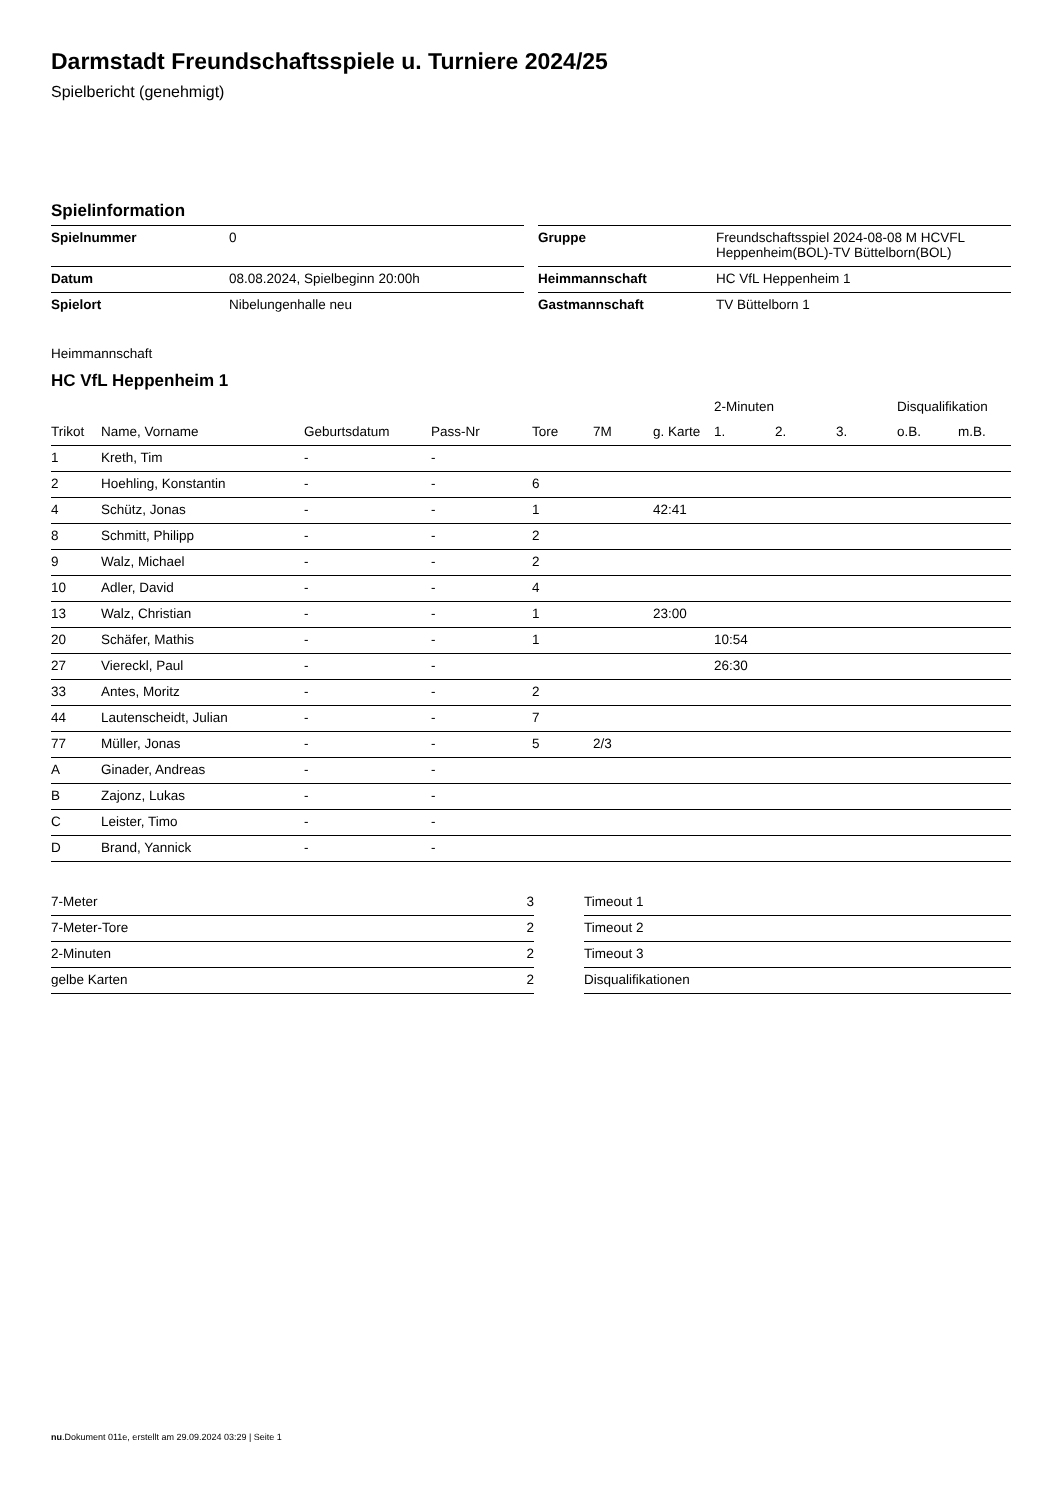Darmstadt Freundschaftsspiele u. Turniere 2024/25
Spielbericht (genehmigt)
Spielinformation
| Spielnummer | 0 |
| Datum | 08.08.2024, Spielbeginn 20:00h |
| Spielort | Nibelungenhalle neu |
| Gruppe | Freundschaftsspiel 2024-08-08 M HCVFL Heppenheim(BOL)-TV Büttelborn(BOL) |
| Heimmannschaft | HC VfL Heppenheim 1 |
| Gastmannschaft | TV Büttelborn 1 |
Heimmannschaft
HC VfL Heppenheim 1
| | | | | | | | 2-Minuten | | | Disqualifikation | |
| --- | --- | --- | --- | --- | --- | --- | --- | --- | --- | --- | --- |
| Trikot | Name, Vorname | Geburtsdatum | Pass-Nr | Tore | 7M | g. Karte | 1. | 2. | 3. | o.B. | m.B. |
| 1 | Kreth, Tim | - | - | | | | | | | | |
| 2 | Hoehling, Konstantin | - | - | 6 | | | | | | | |
| 4 | Schütz, Jonas | - | - | 1 | | 42:41 | | | | | |
| 8 | Schmitt, Philipp | - | - | 2 | | | | | | | |
| 9 | Walz, Michael | - | - | 2 | | | | | | | |
| 10 | Adler, David | - | - | 4 | | | | | | | |
| 13 | Walz, Christian | - | - | 1 | | 23:00 | | | | | |
| 20 | Schäfer, Mathis | - | - | 1 | | | 10:54 | | | | |
| 27 | Viereckl, Paul | - | - | | | | 26:30 | | | | |
| 33 | Antes, Moritz | - | - | 2 | | | | | | | |
| 44 | Lautenscheidt, Julian | - | - | 7 | | | | | | | |
| 77 | Müller, Jonas | - | - | 5 | 2/3 | | | | | | |
| A | Ginader, Andreas | - | - | | | | | | | | |
| B | Zajonz, Lukas | - | - | | | | | | | | |
| C | Leister, Timo | - | - | | | | | | | | |
| D | Brand, Yannick | - | - | | | | | | | | |
| 7-Meter | 3 |
| 7-Meter-Tore | 2 |
| 2-Minuten | 2 |
| gelbe Karten | 2 |
| Timeout 1 |
| Timeout 2 |
| Timeout 3 |
| Disqualifikationen |
nu.Dokument 011e, erstellt am 29.09.2024 03:29 | Seite 1